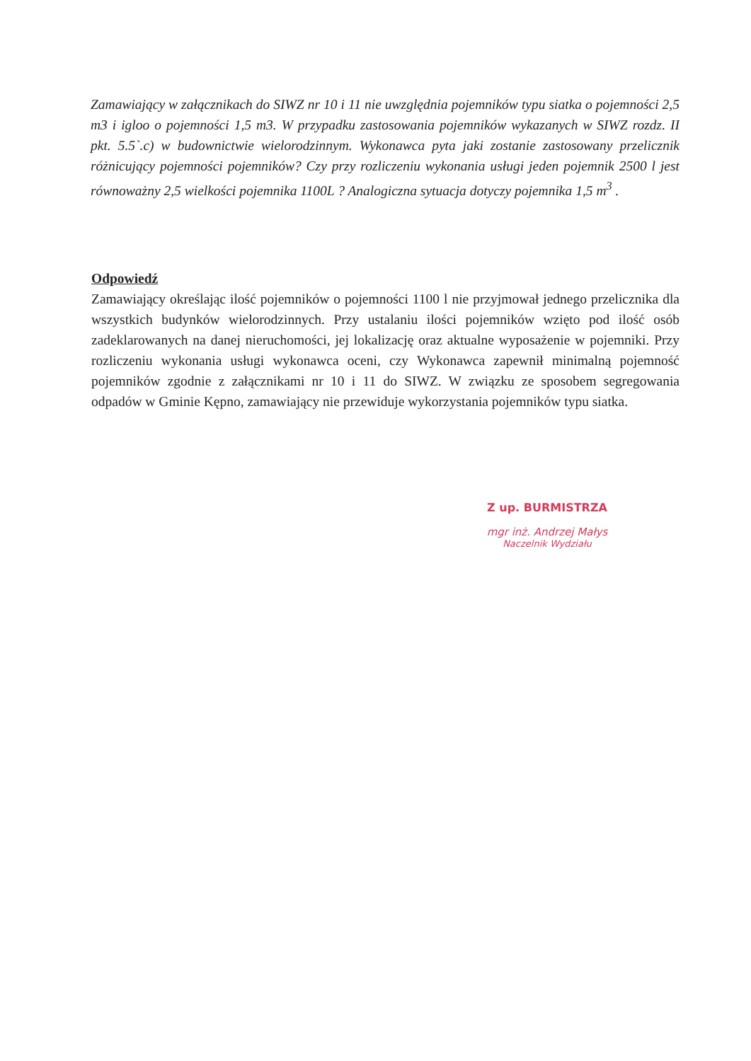Zamawiający w załącznikach do SIWZ nr 10 i 11 nie uwzględnia pojemników typu siatka o pojemności 2,5 m3 i igloo o pojemności 1,5 m3. W przypadku zastosowania pojemników wykazanych w SIWZ rozdz. II pkt. 5.5`.c) w budownictwie wielorodzinnym. Wykonawca pyta jaki zostanie zastosowany przelicznik różnicujący pojemności pojemników? Czy przy rozliczeniu wykonania usługi jeden pojemnik 2500 l jest równoważny 2,5 wielkości pojemnika 1100L ? Analogiczna sytuacja dotyczy pojemnika 1,5 m<sup>3</sup> .
Odpowiedź
Zamawiający określając ilość pojemników o pojemności 1100 l nie przyjmował jednego przelicznika dla wszystkich budynków wielorodzinnych. Przy ustalaniu ilości pojemników wzięto pod ilość osób zadeklarowanych na danej nieruchomości, jej lokalizację oraz aktualne wyposażenie w pojemniki. Przy rozliczeniu wykonania usługi wykonawca oceni, czy Wykonawca zapewnił minimalną pojemność pojemników zgodnie z załącznikami nr 10 i 11 do SIWZ. W związku ze sposobem segregowania odpadów w Gminie Kępno, zamawiający nie przewiduje wykorzystania pojemników typu siatka.
Z up. BURMISTRZA
mgr inż. Andrzej Małys
Naczelnik Wydziału